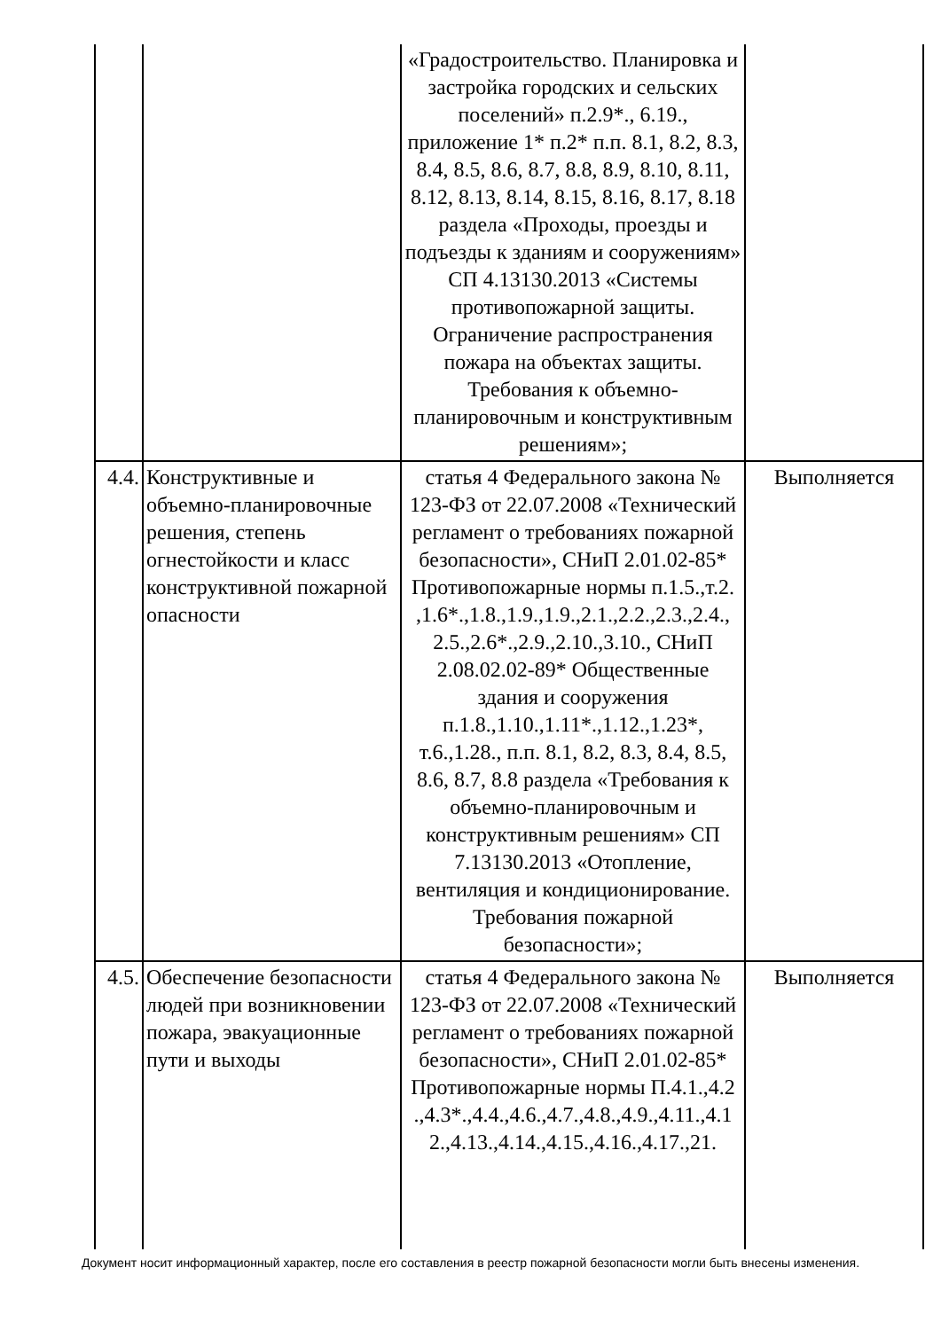| | | «Градостроительство. Планировка и застройка городских и сельских поселений» п.2.9*., 6.19., приложение 1* п.2* п.п. 8.1, 8.2, 8.3, 8.4, 8.5, 8.6, 8.7, 8.8, 8.9, 8.10, 8.11, 8.12, 8.13, 8.14, 8.15, 8.16, 8.17, 8.18 раздела «Проходы, проезды и подъезды к зданиям и сооружениям» СП 4.13130.2013 «Системы противопожарной защиты. Ограничение распространения пожара на объектах защиты. Требования к объемно-планировочным и конструктивным решениям»; | |
| 4.4. | Конструктивные и объемно-планировочные решения, степень огнестойкости и класс конструктивной пожарной опасности | статья 4 Федерального закона № 123-ФЗ от 22.07.2008 «Технический регламент о требованиях пожарной безопасности», СНиП 2.01.02-85* Противопожарные нормы п.1.5.,т.2. ,1.6*.,1.8.,1.9.,1.9.,2.1.,2.2.,2.3.,2.4., 2.5.,2.6*.,2.9.,2.10.,3.10., СНиП 2.08.02.02-89* Общественные здания и сооружения п.1.8.,1.10.,1.11*.,1.12.,1.23*, т.6.,1.28., п.п. 8.1, 8.2, 8.3, 8.4, 8.5, 8.6, 8.7, 8.8 раздела «Требования к объемно-планировочным и конструктивным решениям» СП 7.13130.2013 «Отопление, вентиляция и кондиционирование. Требования пожарной безопасности»; | Выполняется |
| 4.5. | Обеспечение безопасности людей при возникновении пожара, эвакуационные пути и выходы | статья 4 Федерального закона № 123-ФЗ от 22.07.2008 «Технический регламент о требованиях пожарной безопасности», СНиП 2.01.02-85* Противопожарные нормы П.4.1.,4.2 .,4.3*.,4.4.,4.6.,4.7.,4.8.,4.9.,4.11.,4.1 2.,4.13.,4.14.,4.15.,4.16.,4.17.,21. | Выполняется |
Документ носит информационный характер, после его составления в реестр пожарной безопасности могли быть внесены изменения.